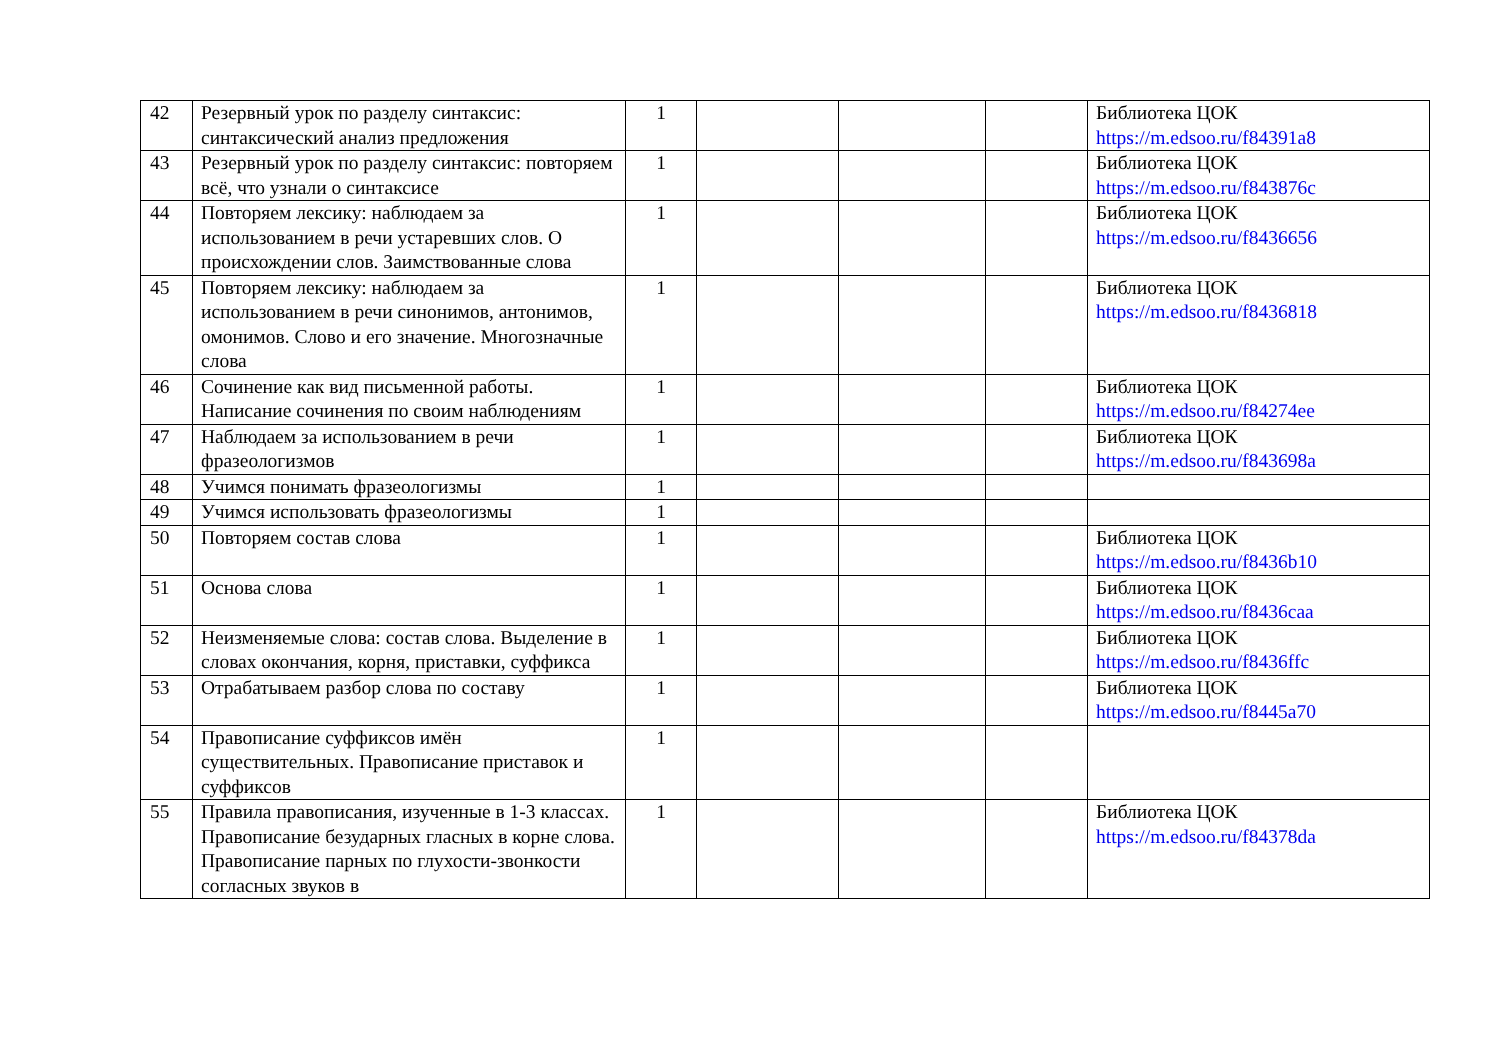| 42 | Резервный урок по разделу синтаксис: синтаксический анализ предложения | 1 | | | | Библиотека ЦОК https://m.edsoo.ru/f84391a8 |
| 43 | Резервный урок по разделу синтаксис: повторяем всё, что узнали о синтаксисе | 1 | | | | Библиотека ЦОК https://m.edsoo.ru/f843876c |
| 44 | Повторяем лексику: наблюдаем за использованием в речи устаревших слов. О происхождении слов. Заимствованные слова | 1 | | | | Библиотека ЦОК https://m.edsoo.ru/f8436656 |
| 45 | Повторяем лексику: наблюдаем за использованием в речи синонимов, антонимов, омонимов. Слово и его значение. Многозначные слова | 1 | | | | Библиотека ЦОК https://m.edsoo.ru/f8436818 |
| 46 | Сочинение как вид письменной работы. Написание сочинения по своим наблюдениям | 1 | | | | Библиотека ЦОК https://m.edsoo.ru/f84274ee |
| 47 | Наблюдаем за использованием в речи фразеологизмов | 1 | | | | Библиотека ЦОК https://m.edsoo.ru/f843698a |
| 48 | Учимся понимать фразеологизмы | 1 | | | | |
| 49 | Учимся использовать фразеологизмы | 1 | | | | |
| 50 | Повторяем состав слова | 1 | | | | Библиотека ЦОК https://m.edsoo.ru/f8436b10 |
| 51 | Основа слова | 1 | | | | Библиотека ЦОК https://m.edsoo.ru/f8436caa |
| 52 | Неизменяемые слова: состав слова. Выделение в словах окончания, корня, приставки, суффикса | 1 | | | | Библиотека ЦОК https://m.edsoo.ru/f8436ffc |
| 53 | Отрабатываем разбор слова по составу | 1 | | | | Библиотека ЦОК https://m.edsoo.ru/f8445a70 |
| 54 | Правописание суффиксов имён существительных. Правописание приставок и суффиксов | 1 | | | | |
| 55 | Правила правописания, изученные в 1-3 классах. Правописание безударных гласных в корне слова. Правописание парных по глухости-звонкости согласных звуков в | 1 | | | | Библиотека ЦОК https://m.edsoo.ru/f84378da |